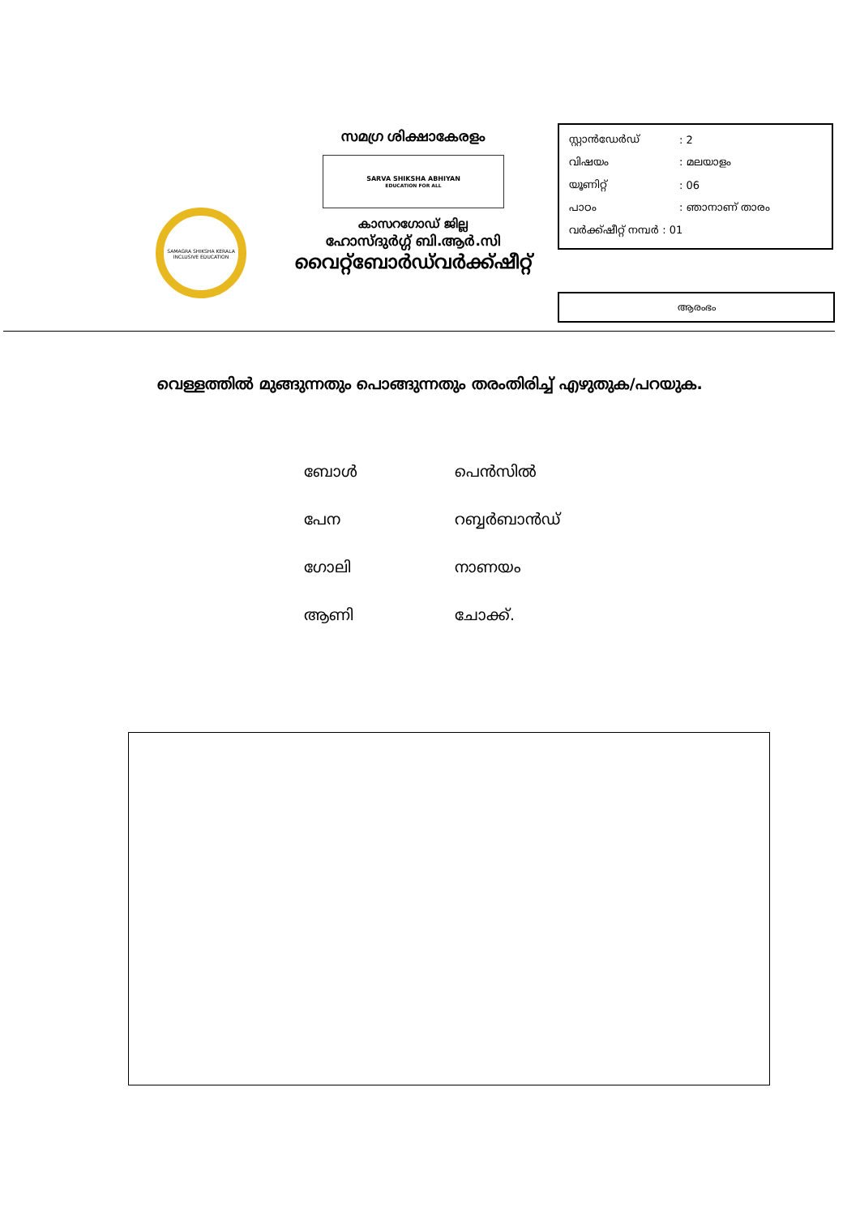SAMAGRA SHIKSHA KERALA
INCLUSIVE EDUCATION
സമഗ്ര ശിക്ഷാകേരളം
SARVA SHIKSHA ABHIYAN
EDUCATION FOR ALL
കാസറഗോഡ് ജില്ല
ഹോസ്ദുർഗ്ഗ് ബി.ആർ.സി
വൈറ്റ്ബോർഡ്‌വർക്ക്ഷീറ്റ്
സ്റ്റാൻഡേർഡ്: 2
വിഷയം: മലയാളം
യൂണിറ്റ്: 06
പാഠം: ഞാനാണ് താരം
വർക്ക്ഷീറ്റ് നമ്പർ : 01
ആരംഭം
വെള്ളത്തിൽ മുങ്ങുന്നതും പൊങ്ങുന്നതും തരംതിരിച്ച് എഴുതുക/പറയുക.
ബോൾ പെൻസിൽ
പേന റബ്ബർബാൻഡ്
ഗോലി നാണയം
ആണി ചോക്ക്.